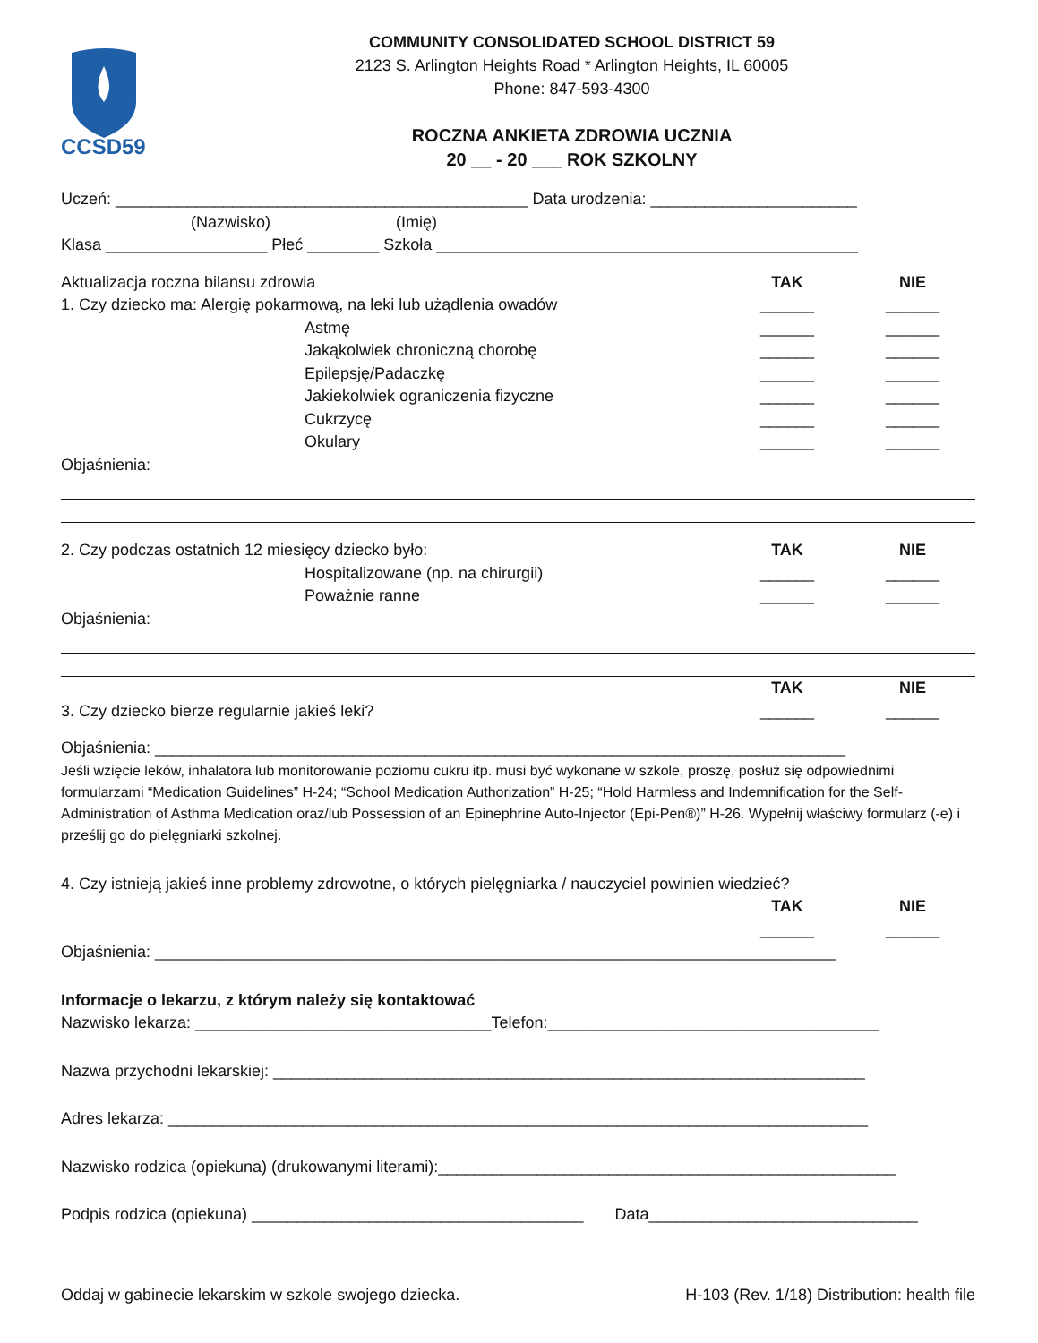CCSD59
COMMUNITY CONSOLIDATED SCHOOL DISTRICT 59
2123 S. Arlington Heights Road * Arlington Heights, IL 60005
Phone: 847-593-4300
ROCZNA ANKIETA ZDROWIA UCZNIA
20 __ - 20 ___ ROK SZKOLNY
Uczeń: ______________________________________________ Data urodzenia: _______________________
(Nazwisko) (Imię)
Klasa __________________ Płeć ________ Szkoła _______________________________________________
Aktualizacja roczna bilansu zdrowia TAK NIE
1. Czy dziecko ma: Alergię pokarmową, na leki lub użądlenia owadów ______ ______
Astmę ______ ______
Jakąkolwiek chroniczną chorobę ______ ______
Epilepsję/Padaczkę ______ ______
Jakiekolwiek ograniczenia fizyczne ______ ______
Cukrzycę ______ ______
Okulary ______ ______
Objaśnienia:
2. Czy podczas ostatnich 12 miesięcy dziecko było: TAK NIE
Hospitalizowane (np. na chirurgii) ______ ______
Poważnie ranne ______ ______
Objaśnienia:
TAK NIE
3. Czy dziecko bierze regularnie jakieś leki? ______ ______
Objaśnienia: _____________________________________________________________________________
Jeśli wzięcie leków, inhalatora lub monitorowanie poziomu cukru itp. musi być wykonane w szkole, proszę, posłuż się odpowiednimi formularzami “Medication Guidelines” H-24; “School Medication Authorization” H-25; “Hold Harmless and Indemnification for the Self-Administration of Asthma Medication oraz/lub Possession of an Epinephrine Auto-Injector (Epi-Pen®)” H-26. Wypełnij właściwy formularz (-e) i prześlij go do pielęgniarki szkolnej.
4. Czy istnieją jakieś inne problemy zdrowotne, o których pielęgniarka / nauczyciel powinien wiedzieć?
TAK NIE
______ ______
Objaśnienia: ____________________________________________________________________________
Informacje o lekarzu, z którym należy się kontaktować
Nazwisko lekarza: _________________________________Telefon:_____________________________________
Nazwa przychodni lekarskiej: __________________________________________________________________
Adres lekarza: ______________________________________________________________________________
Nazwisko rodzica (opiekuna) (drukowanymi literami):___________________________________________________
Podpis rodzica (opiekuna) _____________________________________ Data______________________________
Oddaj w gabinecie lekarskim w szkole swojego dziecka. H-103 (Rev. 1/18) Distribution: health file